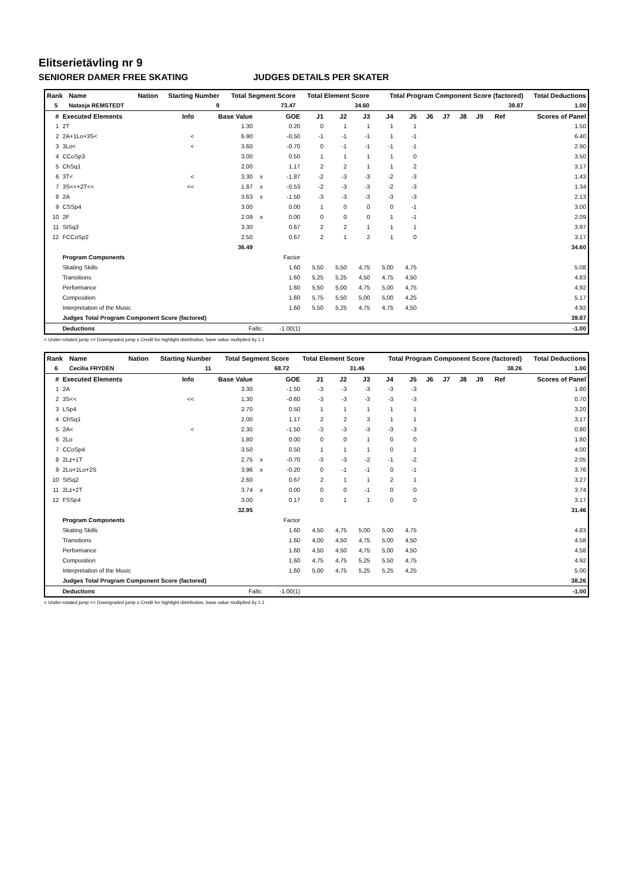Elitserietävling nr 9
SENIORER DAMER FREE SKATING JUDGES DETAILS PER SKATER
| Rank | Name | Nation | Starting Number | Total Segment Score | Total Element Score | Total Program Component Score (factored) | Total Deductions |
| --- | --- | --- | --- | --- | --- | --- | --- |
| 5 | Natasja REMSTEDT | | 9 | 73.47 | 34.60 | 39.87 | 1.00 |
| # | Executed Elements | Info | Base Value | | GOE | J1 | J2 | J3 | J4 | J5 | J6 | J7 | J8 | J9 | Ref | Scores of Panel |
| --- | --- | --- | --- | --- | --- | --- | --- | --- | --- | --- | --- | --- | --- | --- | --- | --- |
| 1 | 2T | | 1.30 | | 0.20 | 0 | 1 | 1 | 1 | 1 | | | | | | 1.50 |
| 2 | 2A+1Lo+3S< | < | 6.90 | | -0.50 | -1 | -1 | -1 | 1 | -1 | | | | | | 6.40 |
| 3 | 3Lo< | < | 3.60 | | -0.70 | 0 | -1 | -1 | -1 | -1 | | | | | | 2.90 |
| 4 | CCoSp3 | | 3.00 | | 0.50 | 1 | 1 | 1 | 1 | 0 | | | | | | 3.50 |
| 5 | ChSq1 | | 2.00 | | 1.17 | 2 | 2 | 1 | 1 | 2 | | | | | | 3.17 |
| 6 | 3T< | < | 3.30 | x | -1.87 | -2 | -3 | -3 | -2 | -3 | | | | | | 1.43 |
| 7 | 3S<<+2T<< | << | 1.87 | x | -0.53 | -2 | -3 | -3 | -2 | -3 | | | | | | 1.34 |
| 8 | 2A | | 3.63 | x | -1.50 | -3 | -3 | -3 | -3 | -3 | | | | | | 2.13 |
| 9 | CSSp4 | | 3.00 | | 0.00 | 1 | 0 | 0 | 0 | -1 | | | | | | 3.00 |
| 10 | 2F | | 2.09 | x | 0.00 | 0 | 0 | 0 | 1 | -1 | | | | | | 2.09 |
| 11 | StSq3 | | 3.30 | | 0.67 | 2 | 2 | 1 | 1 | 1 | | | | | | 3.97 |
| 12 | FCCoSp2 | | 2.50 | | 0.67 | 2 | 1 | 2 | 1 | 0 | | | | | | 3.17 |
| | | | 36.49 | | | | | | | | | | | | | 34.60 |
| | Program Components | | | | Factor | | | | | | | | | | | |
| | Skating Skills | | | | 1.60 | 5,50 | 5,50 | 4,75 | 5,00 | 4,75 | | | | | | 5.08 |
| | Transitions | | | | 1.60 | 5,25 | 5,25 | 4,50 | 4,75 | 4,50 | | | | | | 4.83 |
| | Performance | | | | 1.60 | 5,50 | 5,00 | 4,75 | 5,00 | 4,75 | | | | | | 4.92 |
| | Composition | | | | 1.60 | 5,75 | 5,50 | 5,00 | 5,00 | 4,25 | | | | | | 5.17 |
| | Interpretation of the Music | | | | 1.60 | 5,50 | 5,25 | 4,75 | 4,75 | 4,50 | | | | | | 4.92 |
| | Judges Total Program Component Score (factored) | | | | | | | | | | | | | | | 39.87 |
| | Deductions | Falls: | | | -1.00(1) | | | | | | | | | | | -1.00 |
< Under-rotated jump << Downgraded jump x Credit for highlight distribution, base value multiplied by 1.1
| Rank | Name | Nation | Starting Number | Total Segment Score | Total Element Score | Total Program Component Score (factored) | Total Deductions |
| --- | --- | --- | --- | --- | --- | --- | --- |
| 6 | Cecilia FRYDÉN | | 11 | 68.72 | 31.46 | 38.26 | 1.00 |
| # | Executed Elements | Info | Base Value | | GOE | J1 | J2 | J3 | J4 | J5 | J6 | J7 | J8 | J9 | Ref | Scores of Panel |
| --- | --- | --- | --- | --- | --- | --- | --- | --- | --- | --- | --- | --- | --- | --- | --- | --- |
| 1 | 2A | | 3.30 | | -1.50 | -3 | -3 | -3 | -3 | -3 | | | | | | 1.80 |
| 2 | 3S<< | << | 1.30 | | -0.60 | -3 | -3 | -3 | -3 | -3 | | | | | | 0.70 |
| 3 | LSp4 | | 2.70 | | 0.50 | 1 | 1 | 1 | 1 | 1 | | | | | | 3.20 |
| 4 | ChSq1 | | 2.00 | | 1.17 | 2 | 2 | 3 | 1 | 1 | | | | | | 3.17 |
| 5 | 2A< | < | 2.30 | | -1.50 | -3 | -3 | -3 | -3 | -3 | | | | | | 0.80 |
| 6 | 2Lo | | 1.80 | | 0.00 | 0 | 0 | 1 | 0 | 0 | | | | | | 1.80 |
| 7 | CCoSp4 | | 3.50 | | 0.50 | 1 | 1 | 1 | 0 | 1 | | | | | | 4.00 |
| 8 | 2Lz+1T | | 2.75 | x | -0.70 | -3 | -3 | -2 | -1 | -2 | | | | | | 2.05 |
| 9 | 2Lo+1Lo+2S | | 3.96 | x | -0.20 | 0 | -1 | -1 | 0 | -1 | | | | | | 3.76 |
| 10 | StSq2 | | 2.60 | | 0.67 | 2 | 1 | 1 | 2 | 1 | | | | | | 3.27 |
| 11 | 2Lz+2T | | 3.74 | x | 0.00 | 0 | 0 | -1 | 0 | 0 | | | | | | 3.74 |
| 12 | FSSp4 | | 3.00 | | 0.17 | 0 | 1 | 1 | 0 | 0 | | | | | | 3.17 |
| | | | 32.95 | | | | | | | | | | | | | 31.46 |
| | Program Components | | | | Factor | | | | | | | | | | | |
| | Skating Skills | | | | 1.60 | 4,50 | 4,75 | 5,00 | 5,00 | 4,75 | | | | | | 4.83 |
| | Transitions | | | | 1.60 | 4,00 | 4,50 | 4,75 | 5,00 | 4,50 | | | | | | 4.58 |
| | Performance | | | | 1.60 | 4,50 | 4,50 | 4,75 | 5,00 | 4,50 | | | | | | 4.58 |
| | Composition | | | | 1.60 | 4,75 | 4,75 | 5,25 | 5,50 | 4,75 | | | | | | 4.92 |
| | Interpretation of the Music | | | | 1.60 | 5,00 | 4,75 | 5,25 | 5,25 | 4,25 | | | | | | 5.00 |
| | Judges Total Program Component Score (factored) | | | | | | | | | | | | | | | 38.26 |
| | Deductions | Falls: | | | -1.00(1) | | | | | | | | | | | -1.00 |
< Under-rotated jump << Downgraded jump x Credit for highlight distribution, base value multiplied by 1.1